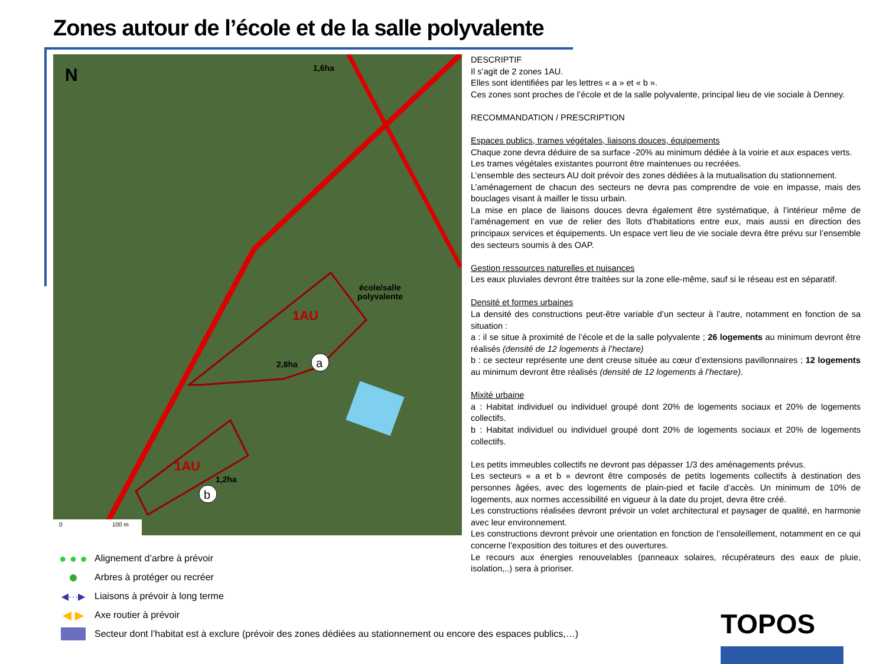Zones autour de l’école et de la salle polyvalente
N
1,6ha
1AU
2,8ha
a
1AU
1,2ha
b
école/salle
polyvalente
0
100 m
DESCRIPTIF
Il s’agit de 2 zones 1AU.
Elles sont identifiées par les lettres « a » et « b ».
Ces zones sont proches de l’école et de la salle polyvalente, principal lieu de vie sociale à Denney.
RECOMMANDATION / PRESCRIPTION
Espaces publics, trames végétales, liaisons douces, équipements
Chaque zone devra déduire de sa surface -20% au minimum dédiée à la voirie et aux espaces verts.
Les trames végétales existantes pourront être maintenues ou recréées.
L’ensemble des secteurs AU doit prévoir des zones dédiées à la mutualisation du stationnement.
L’aménagement de chacun des secteurs ne devra pas comprendre de voie en impasse, mais des bouclages visant à mailler le tissu urbain.
La mise en place de liaisons douces devra également être systématique, à l’intérieur même de l’aménagement en vue de relier des îlots d’habitations entre eux, mais aussi en direction des principaux services et équipements. Un espace vert lieu de vie sociale devra être prévu sur l’ensemble des secteurs soumis à des OAP.
Gestion ressources naturelles et nuisances
Les eaux pluviales devront être traitées sur la zone elle-même, sauf si le réseau est en séparatif.
Densité et formes urbaines
La densité des constructions peut-être variable d’un secteur à l’autre, notamment en fonction de sa situation :
a : il se situe à proximité de l’école et de la salle polyvalente ; 26 logements au minimum devront être réalisés (densité de 12 logements à l’hectare)
b : ce secteur représente une dent creuse située au cœur d’extensions pavillonnaires ; 12 logements au minimum devront être réalisés (densité de 12 logements à l’hectare).
Mixité urbaine
a : Habitat individuel ou individuel groupé dont 20% de logements sociaux et 20% de logements collectifs.
b : Habitat individuel ou individuel groupé dont 20% de logements sociaux et 20% de logements collectifs.
Les petits immeubles collectifs ne devront pas dépasser 1/3 des aménagements prévus.
Les secteurs « a et b » devront être composés de petits logements collectifs à destination des personnes âgées, avec des logements de plain-pied et facile d’accès. Un minimum de 10% de logements, aux normes accessibilité en vigueur à la date du projet, devra être créé.
Les constructions réalisées devront prévoir un volet architectural et paysager de qualité, en harmonie avec leur environnement.
Les constructions devront prévoir une orientation en fonction de l’ensoleillement, notamment en ce qui concerne l’exposition des toitures et des ouvertures.
Le recours aux énergies renouvelables (panneaux solaires, récupérateurs des eaux de pluie, isolation,..) sera à prioriser.
● ● ● Alignement d’arbre à prévoir
● Arbres à protéger ou recréer
◀···▶ Liaisons à prévoir à long terme
◀ ▶ Axe routier à prévoir
Secteur dont l’habitat est à exclure (prévoir des zones dédiées au stationnement ou encore des espaces publics,…)
TOPOS